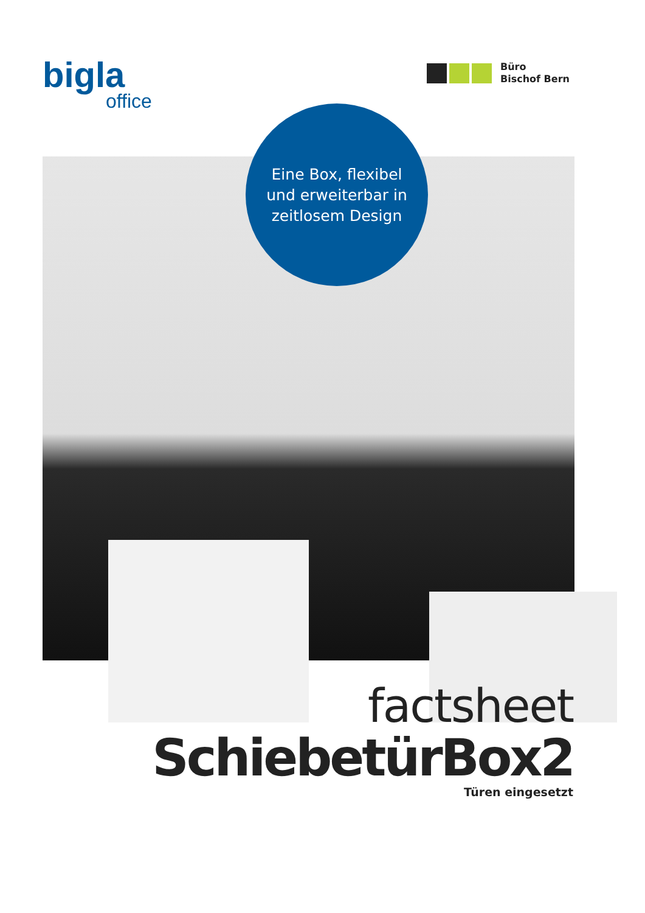bigla
office
Büro
Bischof Bern
Eine Box, flexibel
und erweiterbar in
zeitlosem Design
factsheet
SchiebetürBox2
Türen eingesetzt